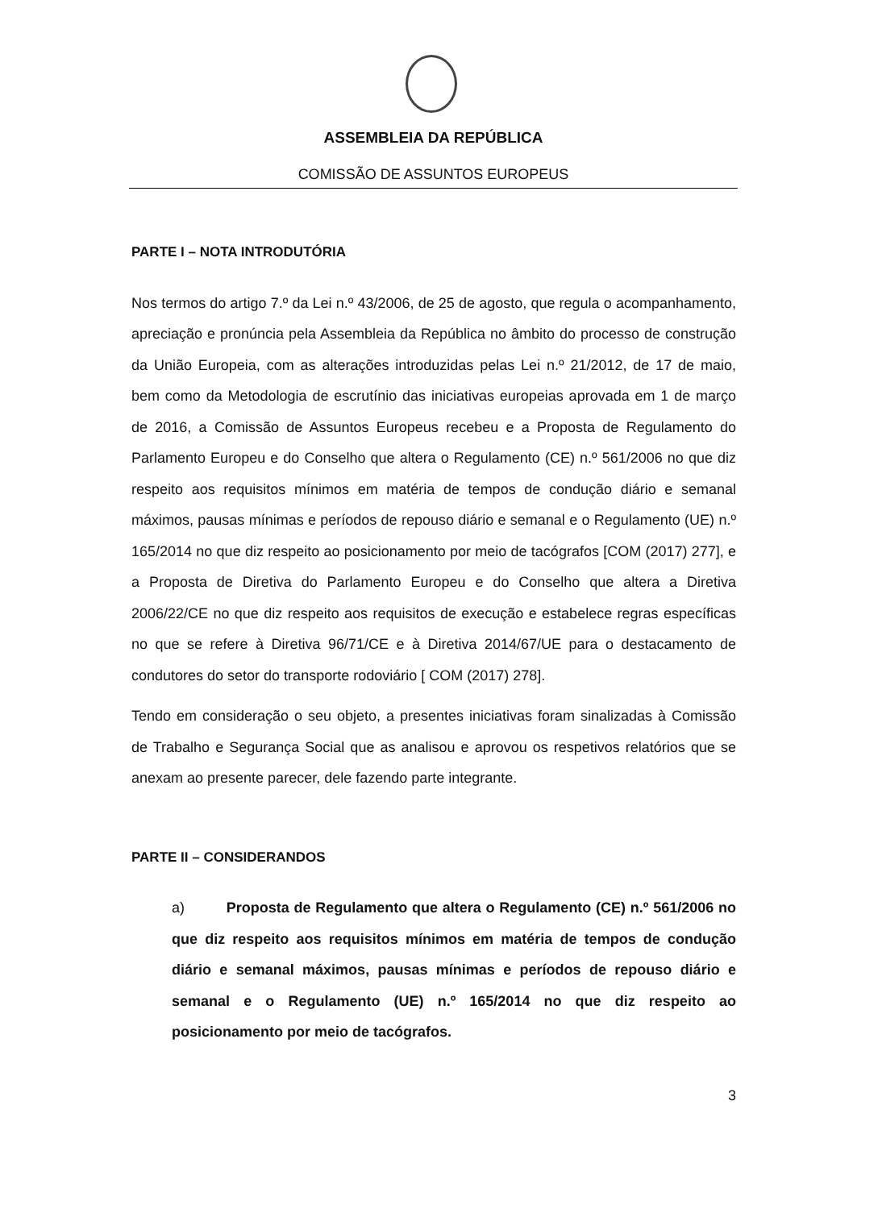ASSEMBLEIA DA REPÚBLICA
COMISSÃO DE ASSUNTOS EUROPEUS
PARTE I – NOTA INTRODUTÓRIA
Nos termos do artigo 7.º da Lei n.º 43/2006, de 25 de agosto, que regula o acompanhamento, apreciação e pronúncia pela Assembleia da República no âmbito do processo de construção da União Europeia, com as alterações introduzidas pelas Lei n.º 21/2012, de 17 de maio, bem como da Metodologia de escrutínio das iniciativas europeias aprovada em 1 de março de 2016, a Comissão de Assuntos Europeus recebeu e a Proposta de Regulamento do Parlamento Europeu e do Conselho que altera o Regulamento (CE) n.º 561/2006 no que diz respeito aos requisitos mínimos em matéria de tempos de condução diário e semanal máximos, pausas mínimas e períodos de repouso diário e semanal e o Regulamento (UE) n.º 165/2014 no que diz respeito ao posicionamento por meio de tacógrafos [COM (2017) 277], e a Proposta de Diretiva do Parlamento Europeu e do Conselho que altera a Diretiva 2006/22/CE no que diz respeito aos requisitos de execução e estabelece regras específicas no que se refere à Diretiva 96/71/CE e à Diretiva 2014/67/UE para o destacamento de condutores do setor do transporte rodoviário [ COM (2017) 278].
Tendo em consideração o seu objeto, a presentes iniciativas foram sinalizadas à Comissão de Trabalho e Segurança Social que as analisou e aprovou os respetivos relatórios que se anexam ao presente parecer, dele fazendo parte integrante.
PARTE II – CONSIDERANDOS
a) Proposta de Regulamento que altera o Regulamento (CE) n.º 561/2006 no que diz respeito aos requisitos mínimos em matéria de tempos de condução diário e semanal máximos, pausas mínimas e períodos de repouso diário e semanal e o Regulamento (UE) n.º 165/2014 no que diz respeito ao posicionamento por meio de tacógrafos.
3